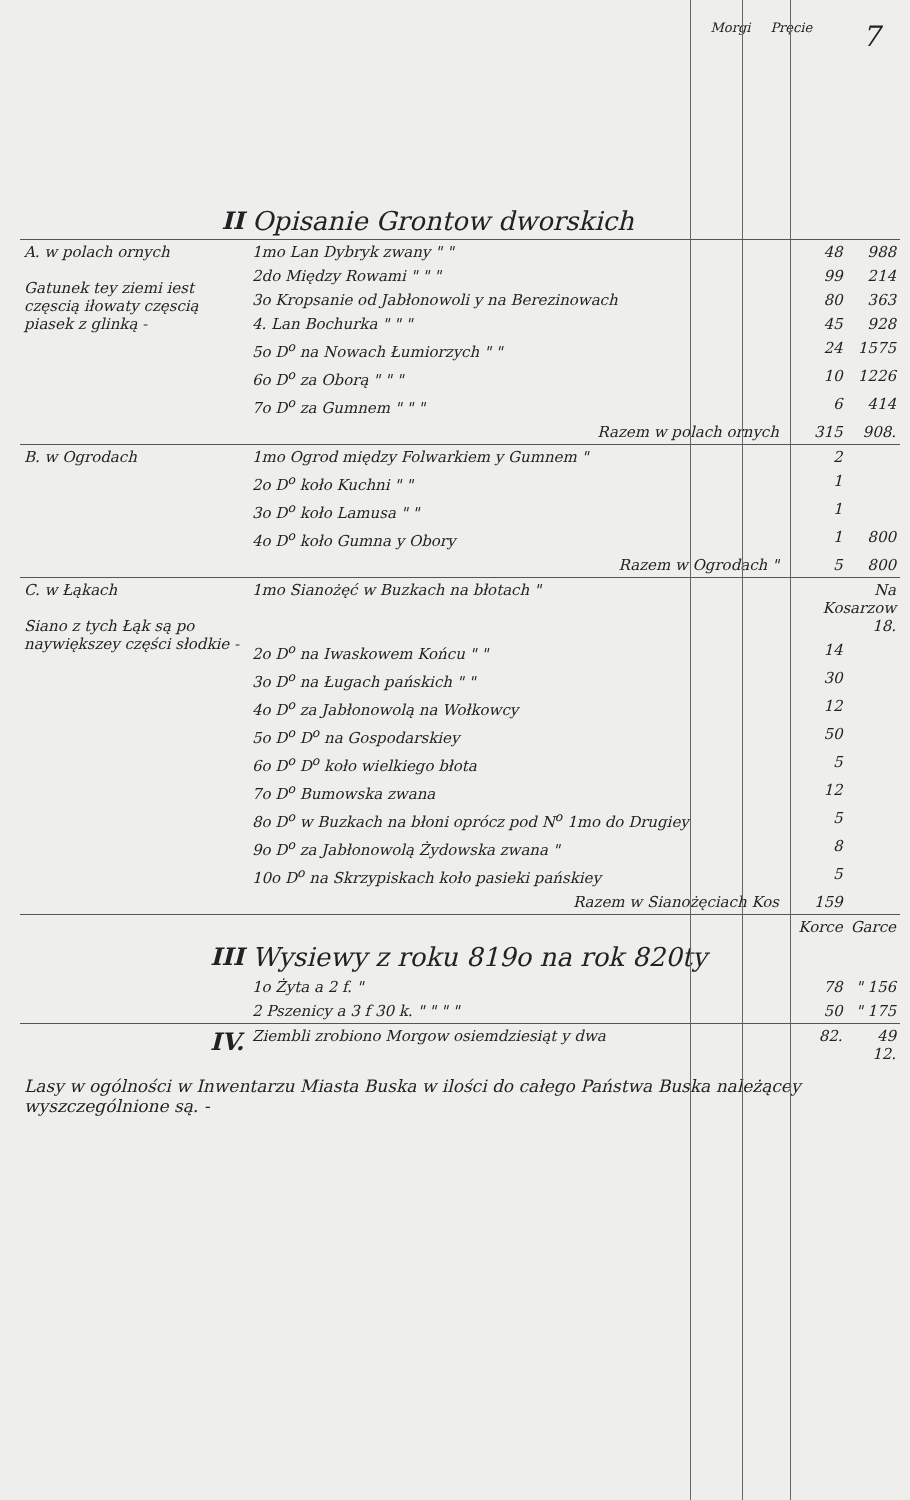Morgi Pręcie 7
| II | Opisanie Grontow dworskich | | | |
| A. w polach ornych Gatunek tey ziemi iest częscią iłowaty częscią piasek z glinką - | 1mo Lan Dybryk zwany " " | | 48 | 988 |
| | 2do Między Rowami " " " | | 99 | 214 |
| | 3o Kropsanie od Jabłonowoli y na Berezinowach | | 80 | 363 |
| | 4. Lan Bochurka " " " | | 45 | 928 |
| | 5o D<sup>o</sup> na Nowach Łumiorzych " " | | 24 | 1575 |
| | 6o D<sup>o</sup> za Oborą " " " | | 10 | 1226 |
| | 7o D<sup>o</sup> za Gumnem " " " | | 6 | 414 |
| | Razem w polach ornych | | 315 | 908. |
| B. w Ogrodach | 1mo Ogrod między Folwarkiem y Gumnem " | | 2 | |
| | 2o D<sup>o</sup> koło Kuchni " " | | 1 | |
| | 3o D<sup>o</sup> koło Lamusa " " | | 1 | |
| | 4o D<sup>o</sup> koło Gumna y Obory | | 1 | 800 |
| | Razem w Ogrodach " | | 5 | 800 |
| C. w Łąkach Siano z tych Łąk są po naywiększey części słodkie - | 1mo Sianożęć w Buzkach na błotach " | | Na Kosarzow 18. | |
| | 2o D<sup>o</sup> na Iwaskowem Końcu " " | | 14 | |
| | 3o D<sup>o</sup> na Ługach pańskich " " | | 30 | |
| | 4o D<sup>o</sup> za Jabłonowolą na Wołkowcy | | 12 | |
| | 5o D<sup>o</sup> D<sup>o</sup> na Gospodarskiey | | 50 | |
| | 6o D<sup>o</sup> D<sup>o</sup> koło wielkiego błota | | 5 | |
| | 7o D<sup>o</sup> Bumowska zwana | | 12 | |
| | 8o D<sup>o</sup> w Buzkach na błoni oprócz pod N<sup>o</sup> 1mo do Drugiey | | 5 | |
| | 9o D<sup>o</sup> za Jabłonowolą Żydowska zwana " | | 8 | |
| | 10o D<sup>o</sup> na Skrzypiskach koło pasieki pańskiey | | 5 | |
| | Razem w Sianożęciach Kos | | 159 | |
| | | | Korce | Garce |
| III | Wysiewy z roku 819o na rok 820ty | | | |
| | 1o Żyta a 2 f. " | | 78 | " 156 |
| | 2 Pszenicy a 3 f 30 k. " " " " | | 50 | " 175 |
| IV. | Ziembli zrobiono Morgow osiemdziesiąt y dwa | | 82. | 49 12. |
| Lasy w ogólności w Inwentarzu Miasta Buska w ilości do całego Państwa Buska należącey wyszczególnione są. - | | | | |